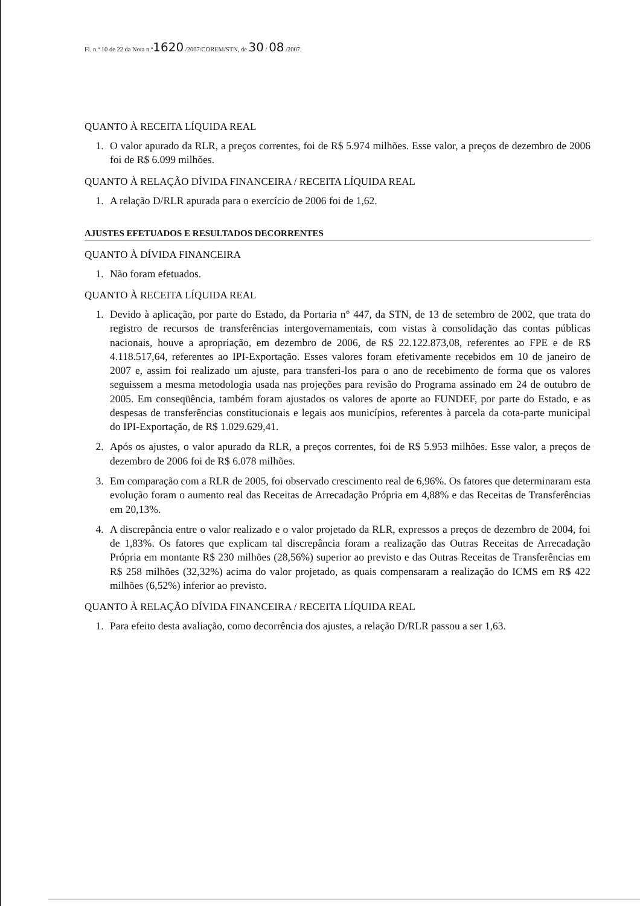Fl. n.º 10 de 22 da Nota n.º1620 /2007/COREM/STN, de 30 / 08 /2007.
QUANTO À RECEITA LÍQUIDA REAL
1. O valor apurado da RLR, a preços correntes, foi de R$ 5.974 milhões. Esse valor, a preços de dezembro de 2006 foi de R$ 6.099 milhões.
QUANTO À RELAÇÃO DÍVIDA FINANCEIRA / RECEITA LÍQUIDA REAL
1. A relação D/RLR apurada para o exercício de 2006 foi de 1,62.
AJUSTES EFETUADOS E RESULTADOS DECORRENTES
QUANTO À DÍVIDA FINANCEIRA
1. Não foram efetuados.
QUANTO À RECEITA LÍQUIDA REAL
1. Devido à aplicação, por parte do Estado, da Portaria n° 447, da STN, de 13 de setembro de 2002, que trata do registro de recursos de transferências intergovernamentais, com vistas à consolidação das contas públicas nacionais, houve a apropriação, em dezembro de 2006, de R$ 22.122.873,08, referentes ao FPE e de R$ 4.118.517,64, referentes ao IPI-Exportação. Esses valores foram efetivamente recebidos em 10 de janeiro de 2007 e, assim foi realizado um ajuste, para transferi-los para o ano de recebimento de forma que os valores seguissem a mesma metodologia usada nas projeções para revisão do Programa assinado em 24 de outubro de 2005. Em conseqüência, também foram ajustados os valores de aporte ao FUNDEF, por parte do Estado, e as despesas de transferências constitucionais e legais aos municípios, referentes à parcela da cota-parte municipal do IPI-Exportação, de R$ 1.029.629,41.
2. Após os ajustes, o valor apurado da RLR, a preços correntes, foi de R$ 5.953 milhões. Esse valor, a preços de dezembro de 2006 foi de R$ 6.078 milhões.
3. Em comparação com a RLR de 2005, foi observado crescimento real de 6,96%. Os fatores que determinaram esta evolução foram o aumento real das Receitas de Arrecadação Própria em 4,88% e das Receitas de Transferências em 20,13%.
4. A discrepância entre o valor realizado e o valor projetado da RLR, expressos a preços de dezembro de 2004, foi de 1,83%. Os fatores que explicam tal discrepância foram a realização das Outras Receitas de Arrecadação Própria em montante R$ 230 milhões (28,56%) superior ao previsto e das Outras Receitas de Transferências em R$ 258 milhões (32,32%) acima do valor projetado, as quais compensaram a realização do ICMS em R$ 422 milhões (6,52%) inferior ao previsto.
QUANTO À RELAÇÃO DÍVIDA FINANCEIRA / RECEITA LÍQUIDA REAL
1. Para efeito desta avaliação, como decorrência dos ajustes, a relação D/RLR passou a ser 1,63.
​